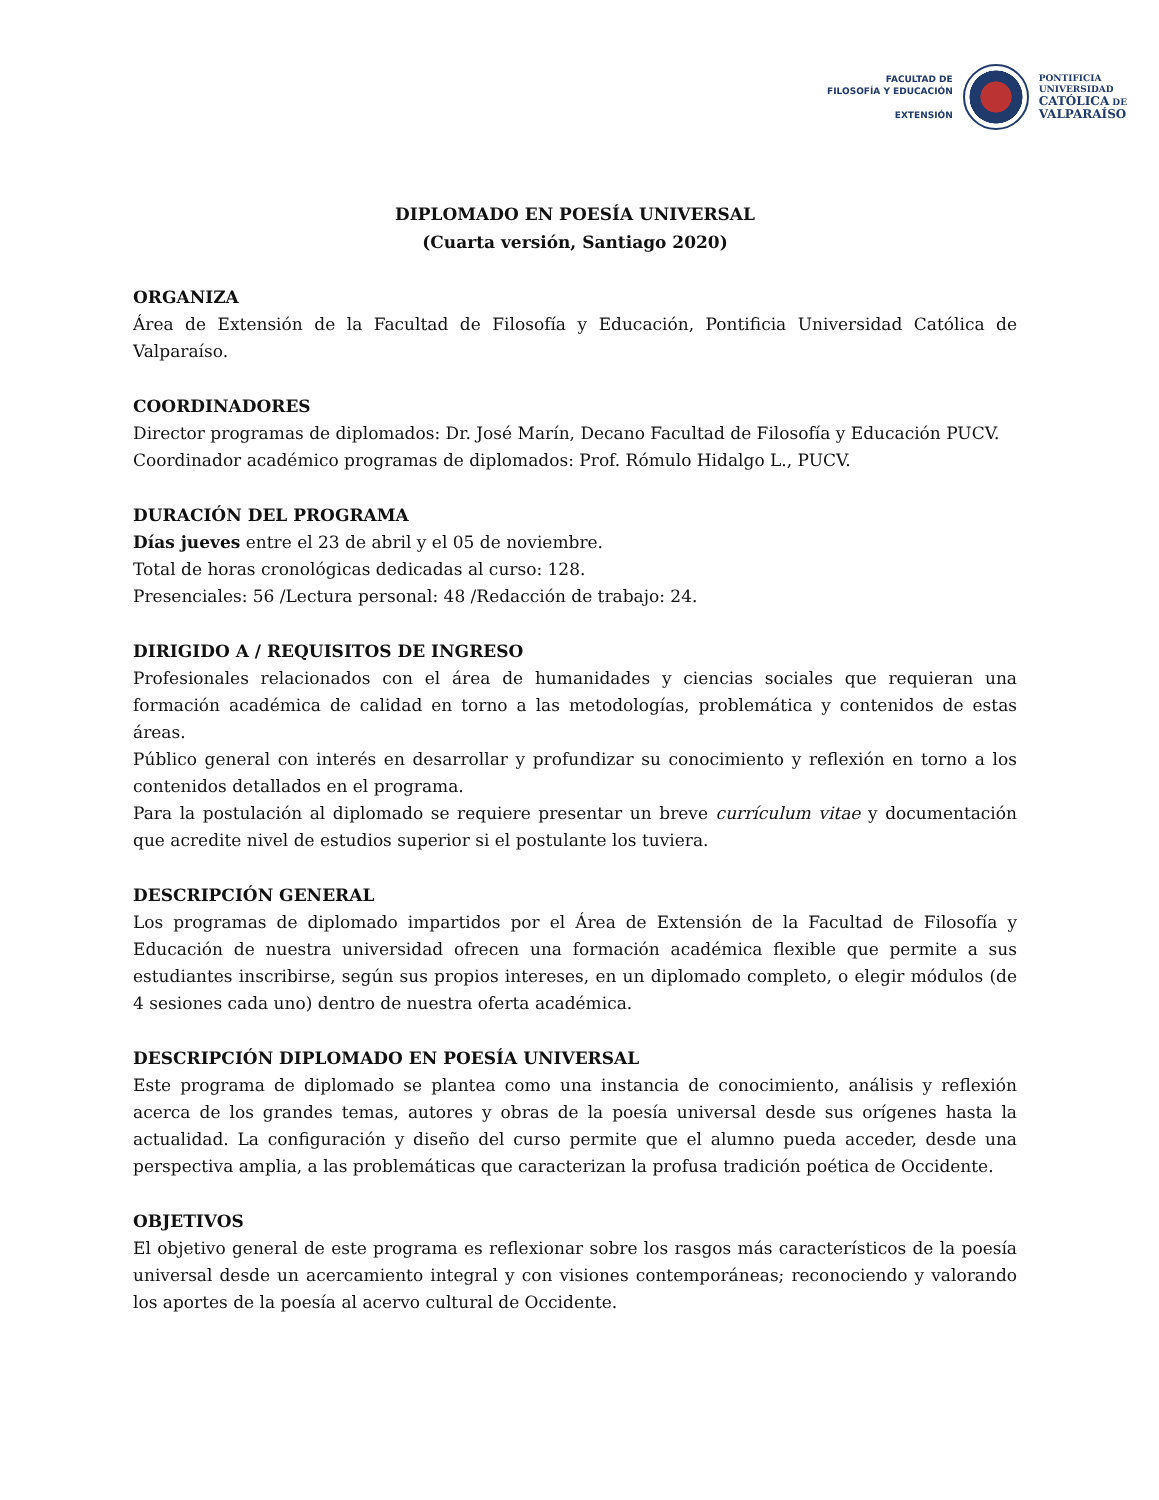FACULTAD DE
FILOSOFÍA Y EDUCACIÓN
EXTENSIÓN
PONTIFICIA
UNIVERSIDAD
CATÓLICA DE
VALPARAÍSO
DIPLOMADO EN POESÍA UNIVERSAL
(Cuarta versión, Santiago 2020)
ORGANIZA
Área de Extensión de la Facultad de Filosofía y Educación, Pontificia Universidad Católica de Valparaíso.
COORDINADORES
Director programas de diplomados: Dr. José Marín, Decano Facultad de Filosofía y Educación PUCV.
Coordinador académico programas de diplomados: Prof. Rómulo Hidalgo L., PUCV.
DURACIÓN DEL PROGRAMA
Días jueves entre el 23 de abril y el 05 de noviembre.
Total de horas cronológicas dedicadas al curso: 128.
Presenciales: 56 /Lectura personal: 48 /Redacción de trabajo: 24.
DIRIGIDO A / REQUISITOS DE INGRESO
Profesionales relacionados con el área de humanidades y ciencias sociales que requieran una formación académica de calidad en torno a las metodologías, problemática y contenidos de estas áreas.
Público general con interés en desarrollar y profundizar su conocimiento y reflexión en torno a los contenidos detallados en el programa.
Para la postulación al diplomado se requiere presentar un breve currículum vitae y documentación que acredite nivel de estudios superior si el postulante los tuviera.
DESCRIPCIÓN GENERAL
Los programas de diplomado impartidos por el Área de Extensión de la Facultad de Filosofía y Educación de nuestra universidad ofrecen una formación académica flexible que permite a sus estudiantes inscribirse, según sus propios intereses, en un diplomado completo, o elegir módulos (de 4 sesiones cada uno) dentro de nuestra oferta académica.
DESCRIPCIÓN DIPLOMADO EN POESÍA UNIVERSAL
Este programa de diplomado se plantea como una instancia de conocimiento, análisis y reflexión acerca de los grandes temas, autores y obras de la poesía universal desde sus orígenes hasta la actualidad. La configuración y diseño del curso permite que el alumno pueda acceder, desde una perspectiva amplia, a las problemáticas que caracterizan la profusa tradición poética de Occidente.
OBJETIVOS
El objetivo general de este programa es reflexionar sobre los rasgos más característicos de la poesía universal desde un acercamiento integral y con visiones contemporáneas; reconociendo y valorando los aportes de la poesía al acervo cultural de Occidente.